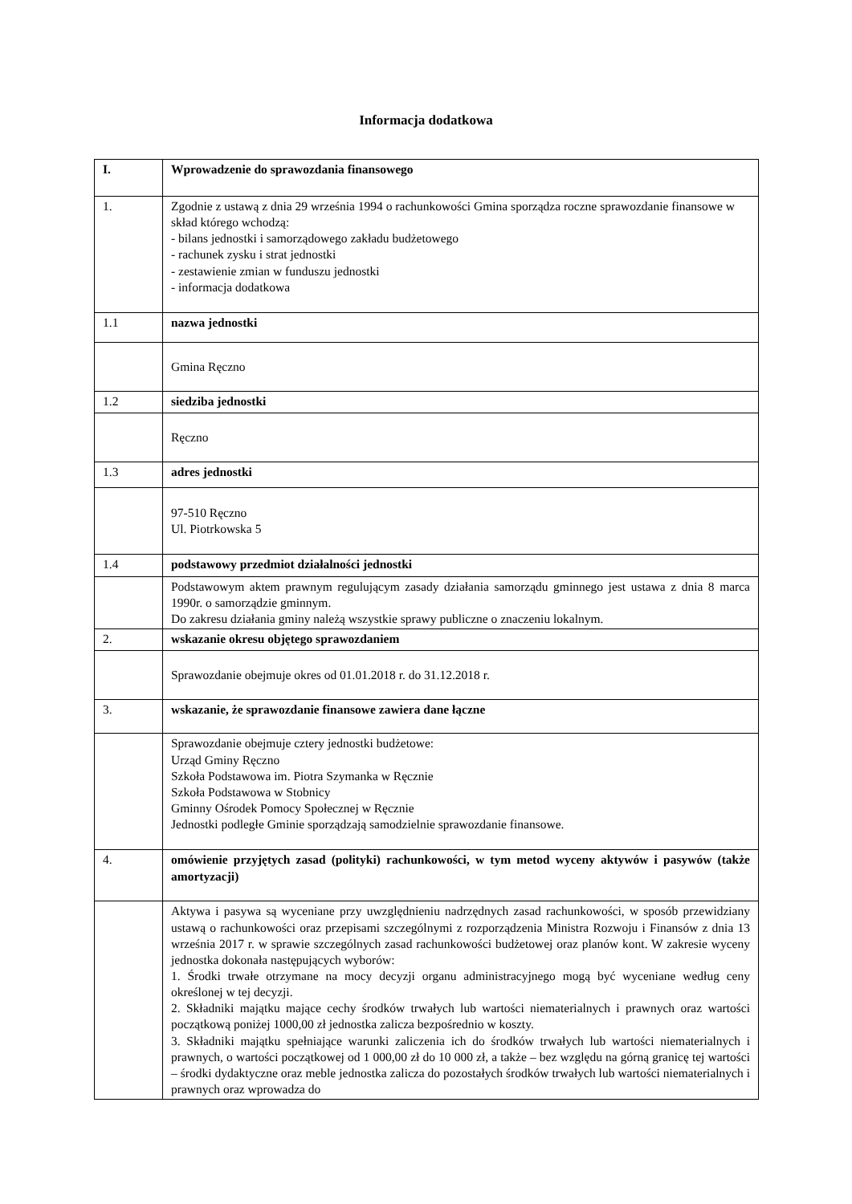Informacja dodatkowa
| I. | Wprowadzenie do sprawozdania finansowego |
| 1. | Zgodnie z ustawą z dnia 29 września 1994 o rachunkowości Gmina sporządza roczne sprawozdanie finansowe w skład którego wchodzą: - bilans jednostki i samorządowego zakładu budżetowego - rachunek zysku i strat jednostki - zestawienie zmian w funduszu jednostki - informacja dodatkowa |
| 1.1 | nazwa jednostki |
| | Gmina Ręczno |
| 1.2 | siedziba jednostki |
| | Ręczno |
| 1.3 | adres jednostki |
| | 97-510 Ręczno Ul. Piotrkowska 5 |
| 1.4 | podstawowy przedmiot działalności jednostki |
| | Podstawowym aktem prawnym regulującym zasady działania samorządu gminnego jest ustawa z dnia 8 marca 1990r. o samorządzie gminnym. Do zakresu działania gminy należą wszystkie sprawy publiczne o znaczeniu lokalnym. |
| 2. | wskazanie okresu objętego sprawozdaniem |
| | Sprawozdanie obejmuje okres od 01.01.2018 r. do 31.12.2018 r. |
| 3. | wskazanie, że sprawozdanie finansowe zawiera dane łączne |
| | Sprawozdanie obejmuje cztery jednostki budżetowe: Urząd Gminy Ręczno Szkoła Podstawowa im. Piotra Szymanka w Ręcznie Szkoła Podstawowa w Stobnicy Gminny Ośrodek Pomocy Społecznej w Ręcznie Jednostki podległe Gminie sporządzają samodzielnie sprawozdanie finansowe. |
| 4. | omówienie przyjętych zasad (polityki) rachunkowości, w tym metod wyceny aktywów i pasywów (także amortyzacji) |
| | Aktywa i pasywa są wyceniane przy uwzględnieniu nadrzędnych zasad rachunkowości, w sposób przewidziany ustawą o rachunkowości oraz przepisami szczególnymi z rozporządzenia Ministra Rozwoju i Finansów z dnia 13 września 2017 r. w sprawie szczególnych zasad rachunkowości budżetowej oraz planów kont. W zakresie wyceny jednostka dokonała następujących wyborów: 1. Środki trwałe otrzymane na mocy decyzji organu administracyjnego mogą być wyceniane według ceny określonej w tej decyzji. 2. Składniki majątku mające cechy środków trwałych lub wartości niematerialnych i prawnych oraz wartości początkową poniżej 1000,00 zł jednostka zalicza bezpośrednio w koszty. 3. Składniki majątku spełniające warunki zaliczenia ich do środków trwałych lub wartości niematerialnych i prawnych, o wartości początkowej od 1 000,00 zł do 10 000 zł, a także – bez względu na górną granicę tej wartości – środki dydaktyczne oraz meble jednostka zalicza do pozostałych środków trwałych lub wartości niematerialnych i prawnych oraz wprowadza do |